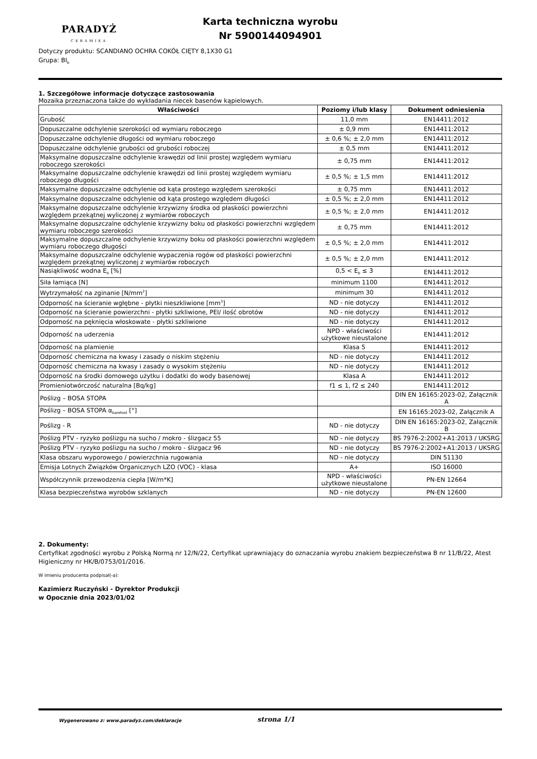PARADYŻ
CERAMIKA
Karta techniczna wyrobu
Nr 5900144094901
Dotyczy produktu: SCANDIANO OCHRA COKÓŁ CIĘTY 8,1X30 G1
Grupa: BI<sub>b</sub>
1. Szczegółowe informacje dotyczące zastosowania
Mozaika przeznaczona także do wykładania niecek basenów kąpielowych.
| Właściwości | Poziomy i/lub klasy | Dokument odniesienia |
| --- | --- | --- |
| Grubość | 11,0 mm | EN14411:2012 |
| Dopuszczalne odchylenie szerokości od wymiaru roboczego | ± 0,9 mm | EN14411:2012 |
| Dopuszczalne odchylenie długości od wymiaru roboczego | ± 0,6 %; ± 2,0 mm | EN14411:2012 |
| Dopuszczalne odchylenie grubości od grubości roboczej | ± 0,5 mm | EN14411:2012 |
| Maksymalne dopuszczalne odchylenie krawędzi od linii prostej względem wymiaru roboczego szerokości | ± 0,75 mm | EN14411:2012 |
| Maksymalne dopuszczalne odchylenie krawędzi od linii prostej względem wymiaru roboczego długości | ± 0,5 %; ± 1,5 mm | EN14411:2012 |
| Maksymalne dopuszczalne odchylenie od kąta prostego względem szerokości | ± 0,75 mm | EN14411:2012 |
| Maksymalne dopuszczalne odchylenie od kąta prostego względem długości | ± 0,5 %; ± 2,0 mm | EN14411:2012 |
| Maksymalne dopuszczalne odchylenie krzywizny środka od płaskości powierzchni względem przekątnej wyliczonej z wymiarów roboczych | ± 0,5 %; ± 2,0 mm | EN14411:2012 |
| Maksymalne dopuszczalne odchylenie krzywizny boku od płaskości powierzchni względem wymiaru roboczego szerokości | ± 0,75 mm | EN14411:2012 |
| Maksymalne dopuszczalne odchylenie krzywizny boku od płaskości powierzchni względem wymiaru roboczego długości | ± 0,5 %; ± 2,0 mm | EN14411:2012 |
| Maksymalne dopuszczalne odchylenie wypaczenia rogów od płaskości powierzchni względem przekątnej wyliczonej z wymiarów roboczych | ± 0,5 %; ± 2,0 mm | EN14411:2012 |
| Nasiąkliwość wodna E<sub>b</sub> [%] | 0,5 < E<sub>b</sub> ≤ 3 | EN14411:2012 |
| Siła łamiąca [N] | minimum 1100 | EN14411:2012 |
| Wytrzymałość na zginanie [N/mm<sup>2</sup>] | minimum 30 | EN14411:2012 |
| Odporność na ścieranie wgłębne - płytki nieszkliwione [mm<sup>3</sup>] | ND - nie dotyczy | EN14411:2012 |
| Odporność na ścieranie powierzchni - płytki szkliwione, PEI/ ilość obrotów | ND - nie dotyczy | EN14411:2012 |
| Odporność na pęknięcia włoskowate - płytki szkliwione | ND - nie dotyczy | EN14411:2012 |
| Odporność na uderzenia | NPD - właściwości użytkowe nieustalone | EN14411:2012 |
| Odporność na plamienie | Klasa 5 | EN14411:2012 |
| Odporność chemiczna na kwasy i zasady o niskim stężeniu | ND - nie dotyczy | EN14411:2012 |
| Odporność chemiczna na kwasy i zasady o wysokim stężeniu | ND - nie dotyczy | EN14411:2012 |
| Odporność na środki domowego użytku i dodatki do wody basenowej | Klasa A | EN14411:2012 |
| Promieniotwórczość naturalna [Bq/kg] | f1 ≤ 1, f2 ≤ 240 | EN14411:2012 |
| Poślizg – BOSA STOPA | | DIN EN 16165:2023-02, Załącznik A |
| Poślizg – BOSA STOPA α<sub>barefoot</sub> [°] | | EN 16165:2023-02, Załącznik A |
| Poślizg - R | ND - nie dotyczy | DIN EN 16165:2023-02, Załącznik B |
| Poślizg PTV - ryzyko poślizgu na sucho / mokro - ślizgacz 55 | ND - nie dotyczy | BS 7976-2:2002+A1:2013 / UKSRG |
| Poślizg PTV - ryzyko poślizgu na sucho / mokro - ślizgacz 96 | ND - nie dotyczy | BS 7976-2:2002+A1:2013 / UKSRG |
| Klasa obszaru wyporowego / powierzchnia rugowania | ND - nie dotyczy | DIN 51130 |
| Emisja Lotnych Związków Organicznych LZO (VOC) - klasa | A+ | ISO 16000 |
| Współczynnik przewodzenia ciepła [W/m*K] | NPD - właściwości użytkowe nieustalone | PN-EN 12664 |
| Klasa bezpieczeństwa wyrobów szklanych | ND - nie dotyczy | PN-EN 12600 |
2. Dokumenty:
Certyfikat zgodności wyrobu z Polską Normą nr 12/N/22, Certyfikat uprawniający do oznaczania wyrobu znakiem bezpieczeństwa B nr 11/B/22, Atest Higieniczny nr HK/B/0753/01/2016.
W imieniu producenta podpisał(-a):
Kazimierz Ruczyński - Dyrektor Produkcji
w Opocznie dnia 2023/01/02
Wygenerowano z: www.paradyz.com/deklaracje strona 1/1